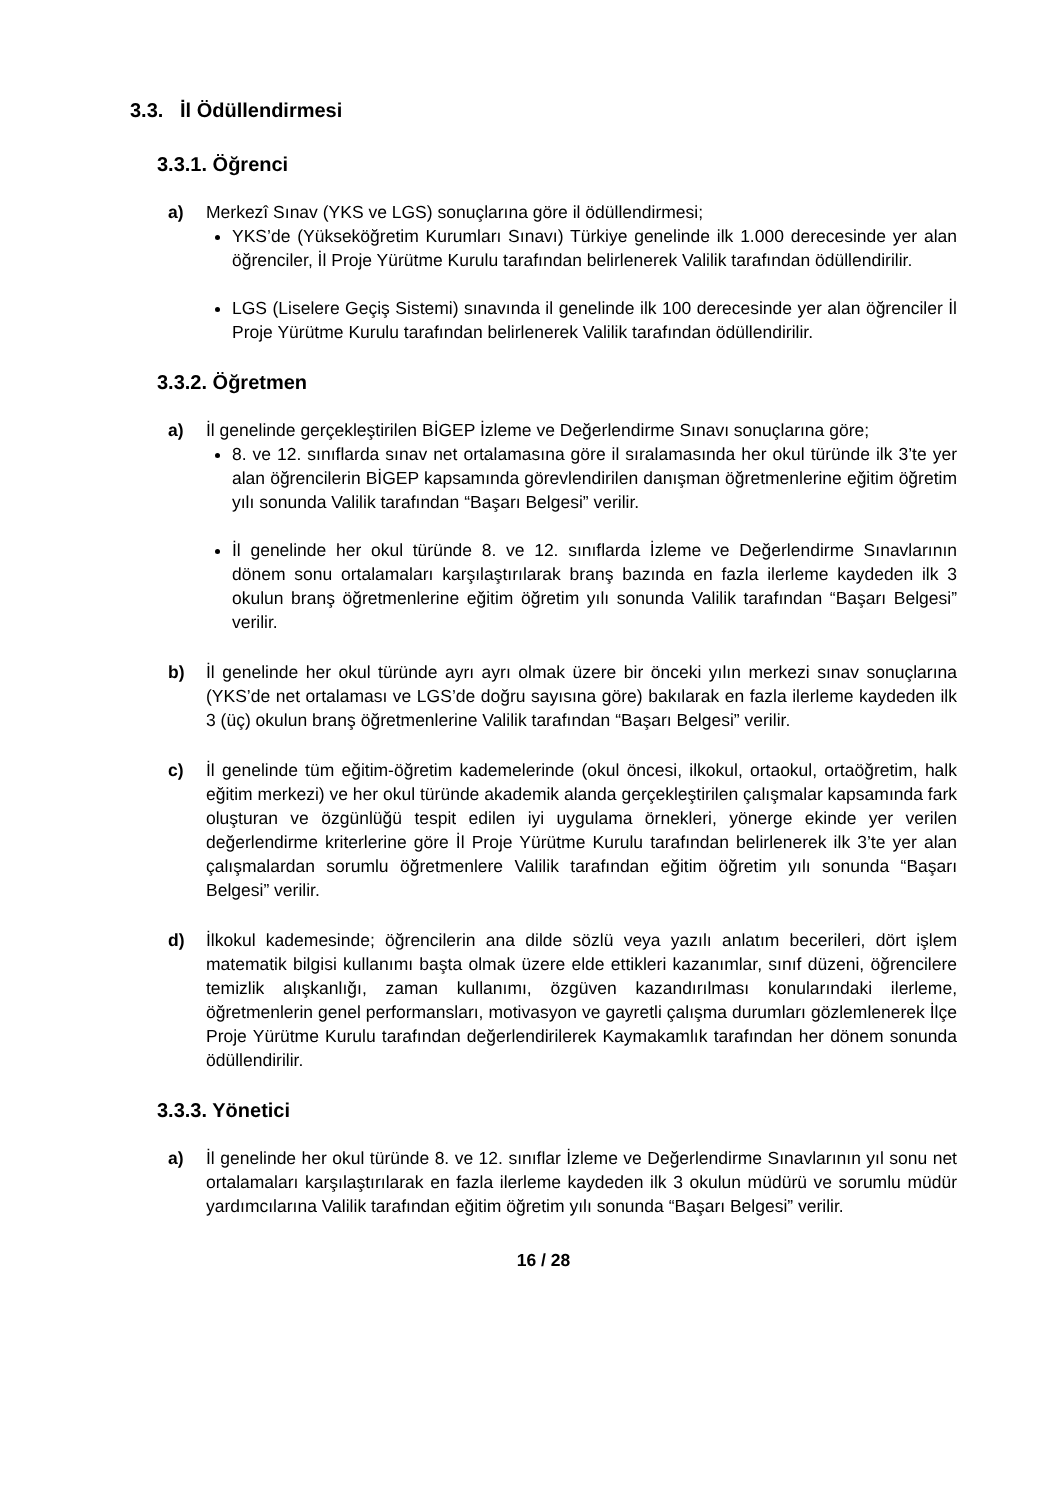3.3. İl Ödüllendirmesi
3.3.1. Öğrenci
a) Merkezî Sınav (YKS ve LGS) sonuçlarına göre il ödüllendirmesi;
YKS’de (Yükseköğretim Kurumları Sınavı) Türkiye genelinde ilk 1.000 derecesinde yer alan öğrenciler, İl Proje Yürütme Kurulu tarafından belirlenerek Valilik tarafından ödüllendirilir.
LGS (Liselere Geçiş Sistemi) sınavında il genelinde ilk 100 derecesinde yer alan öğrenciler İl Proje Yürütme Kurulu tarafından belirlenerek Valilik tarafından ödüllendirilir.
3.3.2. Öğretmen
a) İl genelinde gerçekleştirilen BİGEP İzleme ve Değerlendirme Sınavı sonuçlarına göre;
8. ve 12. sınıflarda sınav net ortalamasına göre il sıralamasında her okul türünde ilk 3’te yer alan öğrencilerin BİGEP kapsamında görevlendirilen danışman öğretmenlerine eğitim öğretim yılı sonunda Valilik tarafından “Başarı Belgesi” verilir.
İl genelinde her okul türünde 8. ve 12. sınıflarda İzleme ve Değerlendirme Sınavlarının dönem sonu ortalamaları karşılaştırılarak branş bazında en fazla ilerleme kaydeden ilk 3 okulun branş öğretmenlerine eğitim öğretim yılı sonunda Valilik tarafından “Başarı Belgesi” verilir.
b) İl genelinde her okul türünde ayrı ayrı olmak üzere bir önceki yılın merkezi sınav sonuçlarına (YKS’de net ortalaması ve LGS’de doğru sayısına göre) bakılarak en fazla ilerleme kaydeden ilk 3 (üç) okulun branş öğretmenlerine Valilik tarafından “Başarı Belgesi” verilir.
c) İl genelinde tüm eğitim-öğretim kademelerinde (okul öncesi, ilkokul, ortaokul, ortaöğretim, halk eğitim merkezi) ve her okul türünde akademik alanda gerçekleştirilen çalışmalar kapsamında fark oluşturan ve özgünlüğü tespit edilen iyi uygulama örnekleri, yönerge ekinde yer verilen değerlendirme kriterlerine göre İl Proje Yürütme Kurulu tarafından belirlenerek ilk 3’te yer alan çalışmalardan sorumlu öğretmenlere Valilik tarafından eğitim öğretim yılı sonunda “Başarı Belgesi” verilir.
d) İlkokul kademesinde; öğrencilerin ana dilde sözlü veya yazılı anlatım becerileri, dört işlem matematik bilgisi kullanımı başta olmak üzere elde ettikleri kazanımlar, sınıf düzeni, öğrencilere temizlik alışkanlığı, zaman kullanımı, özgüven kazandırılması konularındaki ilerleme, öğretmenlerin genel performansları, motivasyon ve gayretli çalışma durumları gözlemlenerek İlçe Proje Yürütme Kurulu tarafından değerlendirilerek Kaymakamlık tarafından her dönem sonunda ödüllendirilir.
3.3.3. Yönetici
a) İl genelinde her okul türünde 8. ve 12. sınıflar İzleme ve Değerlendirme Sınavlarının yıl sonu net ortalamaları karşılaştırılarak en fazla ilerleme kaydeden ilk 3 okulun müdürü ve sorumlu müdür yardımcılarına Valilik tarafından eğitim öğretim yılı sonunda “Başarı Belgesi” verilir.
16 / 28